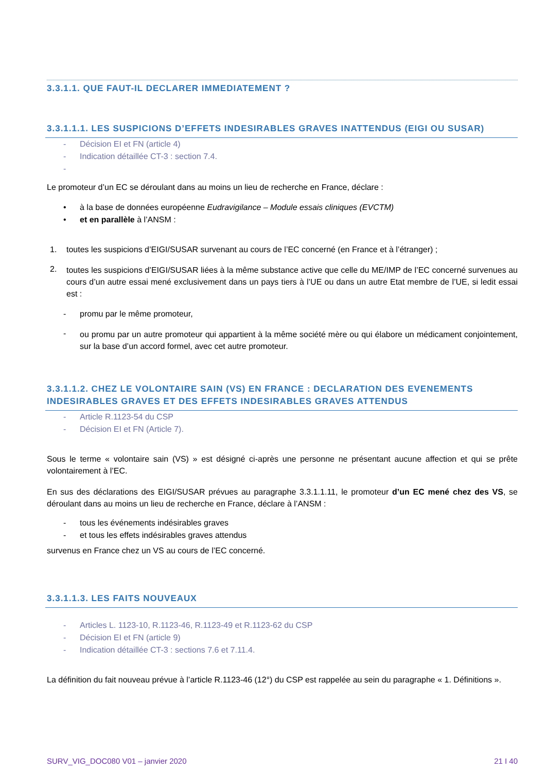3.3.1.1. QUE FAUT-IL DECLARER IMMEDIATEMENT ?
3.3.1.1.1. LES SUSPICIONS D’EFFETS INDESIRABLES GRAVES INATTENDUS (EIGI OU SUSAR)
- Décision EI et FN (article 4)
- Indication détaillée CT-3 : section 7.4.
-
Le promoteur d’un EC se déroulant dans au moins un lieu de recherche en France, déclare :
• à la base de données européenne Eudravigilance – Module essais cliniques (EVCTM)
• et en parallèle à l’ANSM :
1. toutes les suspicions d’EIGI/SUSAR survenant au cours de l’EC concerné (en France et à l’étranger) ;
2.
toutes les suspicions d’EIGI/SUSAR liées à la même substance active que celle du ME/IMP de l’EC concerné survenues au cours d’un autre essai mené exclusivement dans un pays tiers à l’UE ou dans un autre Etat membre de l’UE, si ledit essai est :
- promu par le même promoteur,
-
ou promu par un autre promoteur qui appartient à la même société mère ou qui élabore un médicament conjointement, sur la base d’un accord formel, avec cet autre promoteur.
3.3.1.1.2. CHEZ LE VOLONTAIRE SAIN (VS) EN FRANCE : DECLARATION DES EVENEMENTS INDESIRABLES GRAVES ET DES EFFETS INDESIRABLES GRAVES ATTENDUS
- Article R.1123-54 du CSP
- Décision EI et FN (Article 7).
Sous le terme « volontaire sain (VS) » est désigné ci-après une personne ne présentant aucune affection et qui se prête volontairement à l’EC.
En sus des déclarations des EIGI/SUSAR prévues au paragraphe 3.3.1.1.11, le promoteur d’un EC mené chez des VS, se déroulant dans au moins un lieu de recherche en France, déclare à l’ANSM :
- tous les événements indésirables graves
- et tous les effets indésirables graves attendus
survenus en France chez un VS au cours de l’EC concerné.
3.3.1.1.3. LES FAITS NOUVEAUX
- Articles L. 1123-10, R.1123-46, R.1123-49 et R.1123-62 du CSP
- Décision EI et FN (article 9)
- Indication détaillée CT-3 : sections 7.6 et 7.11.4.
La définition du fait nouveau prévue à l’article R.1123-46 (12°) du CSP est rappelée au sein du paragraphe « 1. Définitions ».
SURV_VIG_DOC080 V01 – janvier 2020 21 I 40